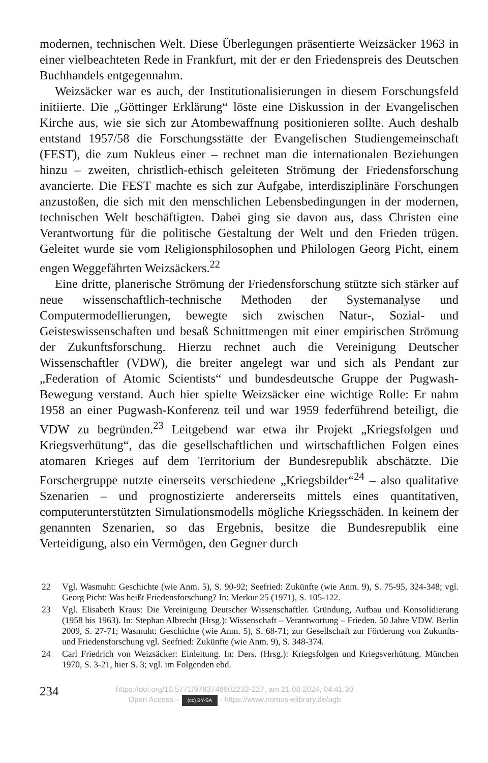modernen, technischen Welt. Diese Überlegungen präsentierte Weizsäcker 1963 in einer vielbeachteten Rede in Frankfurt, mit der er den Friedenspreis des Deutschen Buchhandels entgegennahm.
Weizsäcker war es auch, der Institutionalisierungen in diesem Forschungsfeld initiierte. Die „Göttinger Erklärung“ löste eine Diskussion in der Evangelischen Kirche aus, wie sie sich zur Atombewaffnung positionieren sollte. Auch deshalb entstand 1957/58 die Forschungsstätte der Evangelischen Studiengemeinschaft (FEST), die zum Nukleus einer – rechnet man die internationalen Beziehungen hinzu – zweiten, christlich-ethisch geleiteten Strömung der Friedensforschung avancierte. Die FEST machte es sich zur Aufgabe, interdisziplinäre Forschungen anzustoßen, die sich mit den menschlichen Lebensbedingungen in der modernen, technischen Welt beschäftigten. Dabei ging sie davon aus, dass Christen eine Verantwortung für die politische Gestaltung der Welt und den Frieden trügen. Geleitet wurde sie vom Religionsphilosophen und Philologen Georg Picht, einem engen Weggefährten Weizsäckers.<sup>22</sup>
Eine dritte, planerische Strömung der Friedensforschung stützte sich stärker auf neue wissenschaftlich-technische Methoden der Systemanalyse und Computermodellierungen, bewegte sich zwischen Natur-, Sozial- und Geisteswissenschaften und besaß Schnittmengen mit einer empirischen Strömung der Zukunftsforschung. Hierzu rechnet auch die Vereinigung Deutscher Wissenschaftler (VDW), die breiter angelegt war und sich als Pendant zur „Federation of Atomic Scientists“ und bundesdeutsche Gruppe der Pugwash-Bewegung verstand. Auch hier spielte Weizsäcker eine wichtige Rolle: Er nahm 1958 an einer Pugwash-Konferenz teil und war 1959 federführend beteiligt, die VDW zu begründen.<sup>23</sup> Leitgebend war etwa ihr Projekt „Kriegsfolgen und Kriegsverhütung“, das die gesellschaftlichen und wirtschaftlichen Folgen eines atomaren Krieges auf dem Territorium der Bundesrepublik abschätzte. Die Forschergruppe nutzte einerseits verschiedene „Kriegsbilder“<sup>24</sup> – also qualitative Szenarien – und prognostizierte andererseits mittels eines quantitativen, computerunterstützten Simulationsmodells mögliche Kriegsschäden. In keinem der genannten Szenarien, so das Ergebnis, besitze die Bundesrepublik eine Verteidigung, also ein Vermögen, den Gegner durch
22 Vgl. Wasmuht: Geschichte (wie Anm. 5), S. 90-92; Seefried: Zukünfte (wie Anm. 9), S. 75-95, 324-348; vgl. Georg Picht: Was heißt Friedensforschung? In: Merkur 25 (1971), S. 105-122.
23 Vgl. Elisabeth Kraus: Die Vereinigung Deutscher Wissenschaftler. Gründung, Aufbau und Konsolidierung (1958 bis 1963). In: Stephan Albrecht (Hrsg.): Wissenschaft – Verantwortung – Frieden. 50 Jahre VDW. Berlin 2009, S. 27-71; Wasmuht: Geschichte (wie Anm. 5), S. 68-71; zur Gesellschaft zur Förderung von Zukunfts- und Friedensforschung vgl. Seefried: Zukünfte (wie Anm. 9), S. 348-374.
24 Carl Friedrich von Weizsäcker: Einleitung. In: Ders. (Hrsg.): Kriegsfolgen und Kriegsverhütung. München 1970, S. 3-21, hier S. 3; vgl. im Folgenden ebd.
234
https://doi.org/10.5771/9783748902232-227, am 21.08.2024, 04:41:30
Open Access – (cc) BY-SA - https://www.nomos-elibrary.de/agb